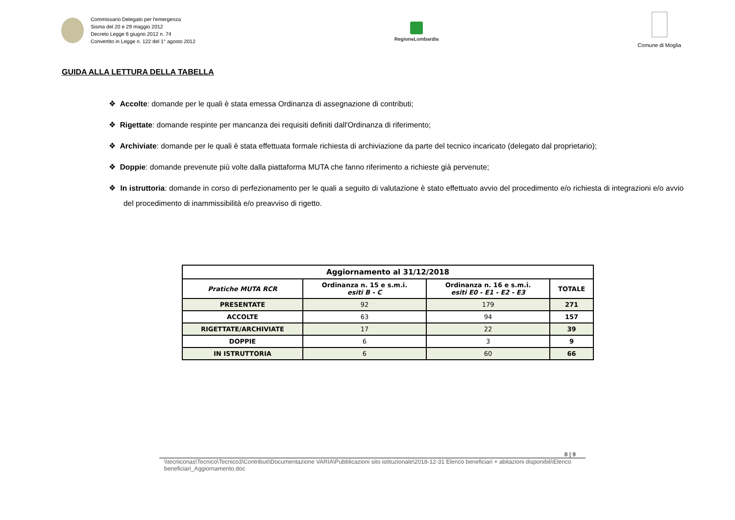Commissario Delegato per l'emergenza
Sisma del 20 e 29 maggio 2012
Decreto Legge 6 giugno 2012 n. 74
Convertito in Legge n. 122 del 1° agosto 2012
RegioneLombardia
Comune di Moglia
GUIDA ALLA LETTURA DELLA TABELLA
❖ Accolte: domande per le quali è stata emessa Ordinanza di assegnazione di contributi;
❖ Rigettate: domande respinte per mancanza dei requisiti definiti dall'Ordinanza di riferimento;
❖ Archiviate: domande per le quali è stata effettuata formale richiesta di archiviazione da parte del tecnico incaricato (delegato dal proprietario);
❖ Doppie: domande prevenute più volte dalla piattaforma MUTA che fanno riferimento a richieste già pervenute;
❖ In istruttoria: domande in corso di perfezionamento per le quali a seguito di valutazione è stato effettuato avvio del procedimento e/o richiesta di integrazioni e/o avvio del procedimento di inammissibilità e/o preavviso di rigetto.
| Aggiornamento al 31/12/2018 | | | |
| --- | --- | --- | --- |
| Pratiche MUTA RCR | Ordinanza n. 15 e s.m.i. esiti B - C | Ordinanza n. 16 e s.m.i. esiti E0 - E1 - E2 - E3 | TOTALE |
| PRESENTATE | 92 | 179 | 271 |
| ACCOLTE | 63 | 94 | 157 |
| RIGETTATE/ARCHIVIATE | 17 | 22 | 39 |
| DOPPIE | 6 | 3 | 9 |
| IN ISTRUTTORIA | 6 | 60 | 66 |
8 | 9
\\tecniconas\Tecnico\Tecnico3\Contributi\Documentazione VARIA\Pubblicazioni sito istituzionale\2018-12-31 Elenco beneficiari + abitazioni disponibili\Elenco beneficiari_Aggiornamento.doc